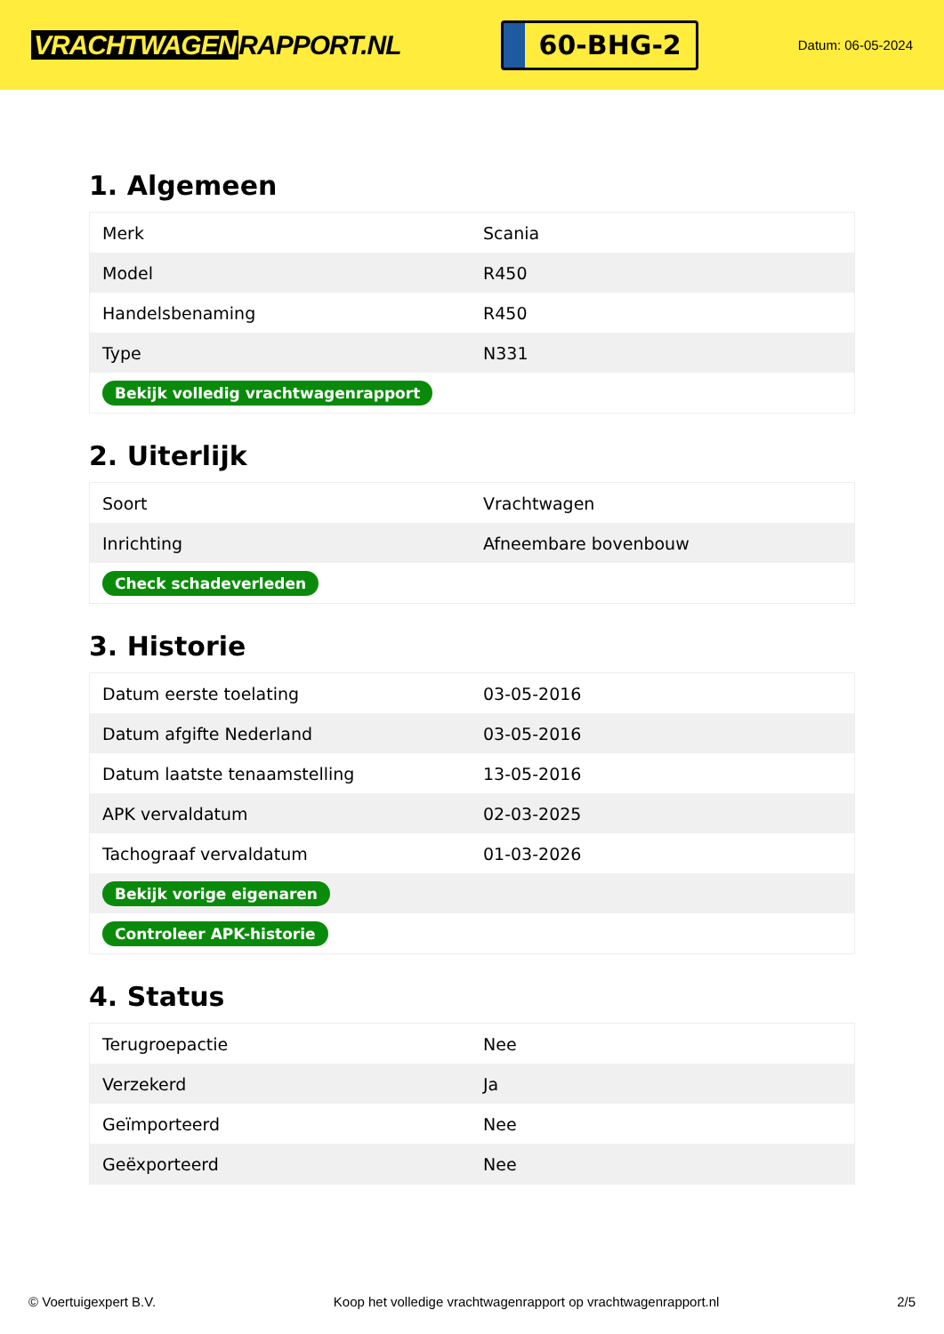VRACHTWAGEN RAPPORT.NL
60-BHG-2
Datum: 06-05-2024
1. Algemeen
| Merk | Scania |
| Model | R450 |
| Handelsbenaming | R450 |
| Type | N331 |
| Bekijk volledig vrachtwagenrapport | |
2. Uiterlijk
| Soort | Vrachtwagen |
| Inrichting | Afneembare bovenbouw |
| Check schadeverleden | |
3. Historie
| Datum eerste toelating | 03-05-2016 |
| Datum afgifte Nederland | 03-05-2016 |
| Datum laatste tenaamstelling | 13-05-2016 |
| APK vervaldatum | 02-03-2025 |
| Tachograaf vervaldatum | 01-03-2026 |
| Bekijk vorige eigenaren | |
| Controleer APK-historie | |
4. Status
| Terugroepactie | Nee |
| Verzekerd | Ja |
| Geïmporteerd | Nee |
| Geëxporteerd | Nee |
© Voertuigexpert B.V. Koop het volledige vrachtwagenrapport op vrachtwagenrapport.nl 2/5